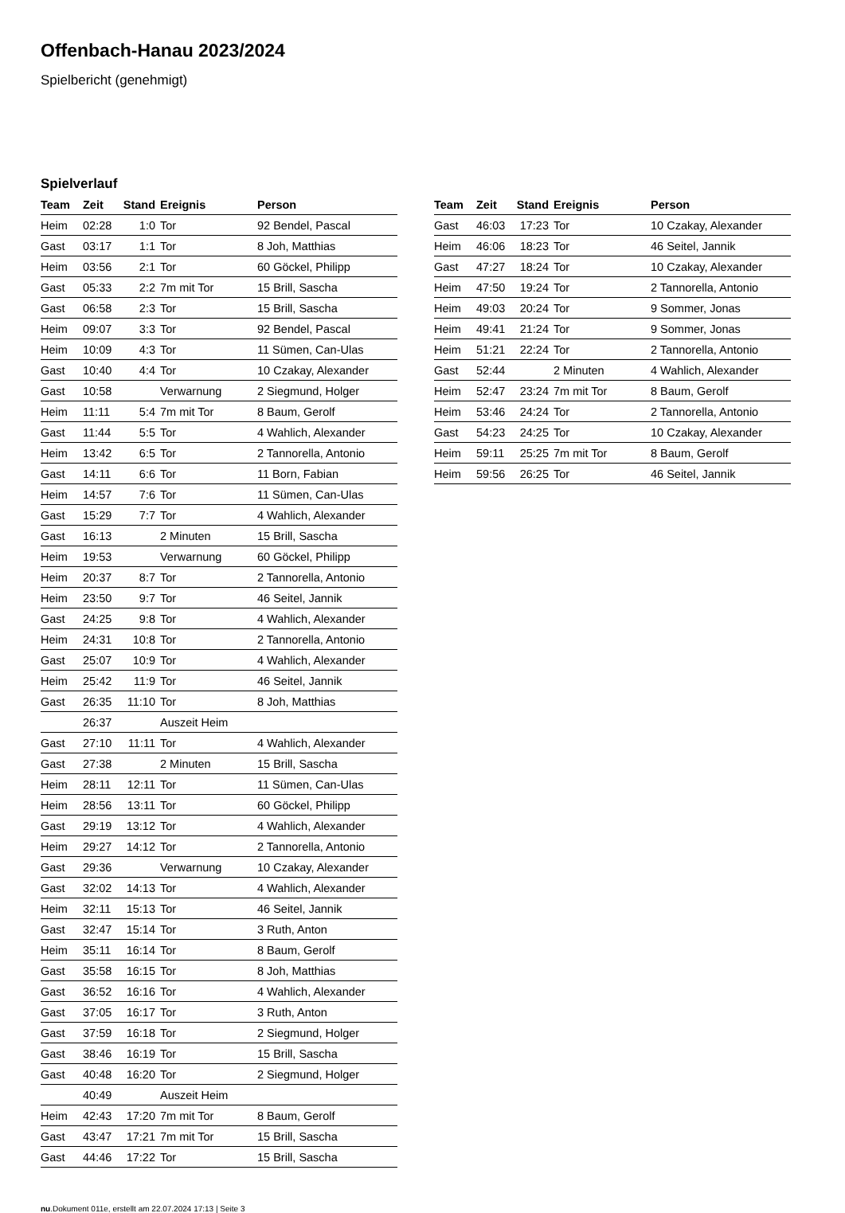Offenbach-Hanau 2023/2024
Spielbericht (genehmigt)
Spielverlauf
| Team | Zeit | Stand | Ereignis | Person |
| --- | --- | --- | --- | --- |
| Heim | 02:28 | 1:0 | Tor | 92 Bendel, Pascal |
| Gast | 03:17 | 1:1 | Tor | 8 Joh, Matthias |
| Heim | 03:56 | 2:1 | Tor | 60 Göckel, Philipp |
| Gast | 05:33 | 2:2 | 7m mit Tor | 15 Brill, Sascha |
| Gast | 06:58 | 2:3 | Tor | 15 Brill, Sascha |
| Heim | 09:07 | 3:3 | Tor | 92 Bendel, Pascal |
| Heim | 10:09 | 4:3 | Tor | 11 Sümen, Can-Ulas |
| Gast | 10:40 | 4:4 | Tor | 10 Czakay, Alexander |
| Gast | 10:58 | | Verwarnung | 2 Siegmund, Holger |
| Heim | 11:11 | 5:4 | 7m mit Tor | 8 Baum, Gerolf |
| Gast | 11:44 | 5:5 | Tor | 4 Wahlich, Alexander |
| Heim | 13:42 | 6:5 | Tor | 2 Tannorella, Antonio |
| Gast | 14:11 | 6:6 | Tor | 11 Born, Fabian |
| Heim | 14:57 | 7:6 | Tor | 11 Sümen, Can-Ulas |
| Gast | 15:29 | 7:7 | Tor | 4 Wahlich, Alexander |
| Gast | 16:13 | | 2 Minuten | 15 Brill, Sascha |
| Heim | 19:53 | | Verwarnung | 60 Göckel, Philipp |
| Heim | 20:37 | 8:7 | Tor | 2 Tannorella, Antonio |
| Heim | 23:50 | 9:7 | Tor | 46 Seitel, Jannik |
| Gast | 24:25 | 9:8 | Tor | 4 Wahlich, Alexander |
| Heim | 24:31 | 10:8 | Tor | 2 Tannorella, Antonio |
| Gast | 25:07 | 10:9 | Tor | 4 Wahlich, Alexander |
| Heim | 25:42 | 11:9 | Tor | 46 Seitel, Jannik |
| Gast | 26:35 | 11:10 | Tor | 8 Joh, Matthias |
| | 26:37 | | Auszeit Heim | |
| Gast | 27:10 | 11:11 | Tor | 4 Wahlich, Alexander |
| Gast | 27:38 | | 2 Minuten | 15 Brill, Sascha |
| Heim | 28:11 | 12:11 | Tor | 11 Sümen, Can-Ulas |
| Heim | 28:56 | 13:11 | Tor | 60 Göckel, Philipp |
| Gast | 29:19 | 13:12 | Tor | 4 Wahlich, Alexander |
| Heim | 29:27 | 14:12 | Tor | 2 Tannorella, Antonio |
| Gast | 29:36 | | Verwarnung | 10 Czakay, Alexander |
| Gast | 32:02 | 14:13 | Tor | 4 Wahlich, Alexander |
| Heim | 32:11 | 15:13 | Tor | 46 Seitel, Jannik |
| Gast | 32:47 | 15:14 | Tor | 3 Ruth, Anton |
| Heim | 35:11 | 16:14 | Tor | 8 Baum, Gerolf |
| Gast | 35:58 | 16:15 | Tor | 8 Joh, Matthias |
| Gast | 36:52 | 16:16 | Tor | 4 Wahlich, Alexander |
| Gast | 37:05 | 16:17 | Tor | 3 Ruth, Anton |
| Gast | 37:59 | 16:18 | Tor | 2 Siegmund, Holger |
| Gast | 38:46 | 16:19 | Tor | 15 Brill, Sascha |
| Gast | 40:48 | 16:20 | Tor | 2 Siegmund, Holger |
| | 40:49 | | Auszeit Heim | |
| Heim | 42:43 | 17:20 | 7m mit Tor | 8 Baum, Gerolf |
| Gast | 43:47 | 17:21 | 7m mit Tor | 15 Brill, Sascha |
| Gast | 44:46 | 17:22 | Tor | 15 Brill, Sascha |
| Team | Zeit | Stand | Ereignis | Person |
| --- | --- | --- | --- | --- |
| Gast | 46:03 | 17:23 | Tor | 10 Czakay, Alexander |
| Heim | 46:06 | 18:23 | Tor | 46 Seitel, Jannik |
| Gast | 47:27 | 18:24 | Tor | 10 Czakay, Alexander |
| Heim | 47:50 | 19:24 | Tor | 2 Tannorella, Antonio |
| Heim | 49:03 | 20:24 | Tor | 9 Sommer, Jonas |
| Heim | 49:41 | 21:24 | Tor | 9 Sommer, Jonas |
| Heim | 51:21 | 22:24 | Tor | 2 Tannorella, Antonio |
| Gast | 52:44 | | 2 Minuten | 4 Wahlich, Alexander |
| Heim | 52:47 | 23:24 | 7m mit Tor | 8 Baum, Gerolf |
| Heim | 53:46 | 24:24 | Tor | 2 Tannorella, Antonio |
| Gast | 54:23 | 24:25 | Tor | 10 Czakay, Alexander |
| Heim | 59:11 | 25:25 | 7m mit Tor | 8 Baum, Gerolf |
| Heim | 59:56 | 26:25 | Tor | 46 Seitel, Jannik |
nu.Dokument 011e, erstellt am 22.07.2024 17:13 | Seite 3